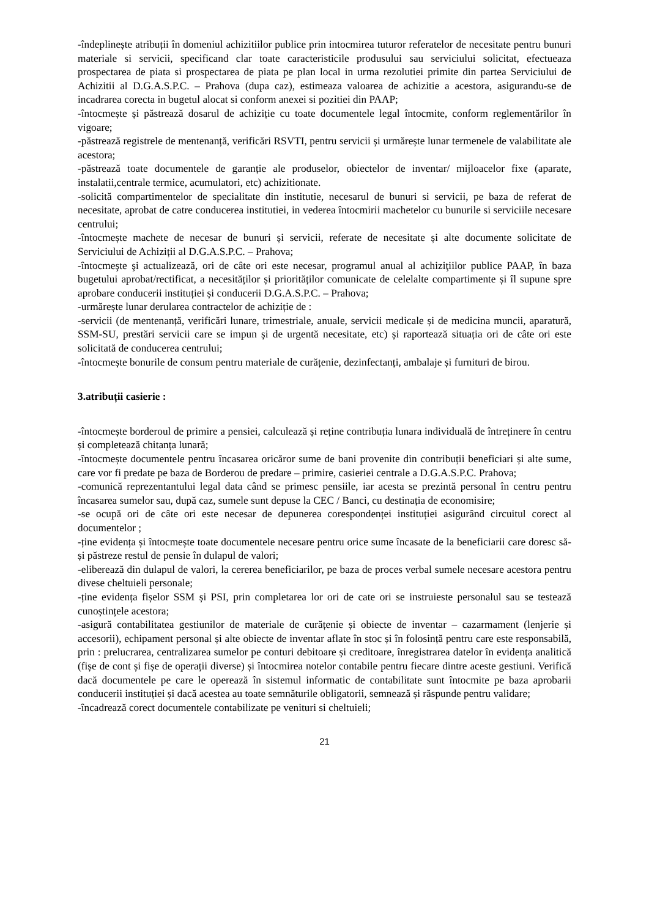-îndeplinește atribuții în domeniul achizitiilor publice prin intocmirea tuturor referatelor de necesitate pentru bunuri materiale si servicii, specificand clar toate caracteristicile produsului sau serviciului solicitat, efectueaza prospectarea de piata si prospectarea de piata pe plan local in urma rezolutiei primite din partea Serviciului de Achizitii al D.G.A.S.P.C. – Prahova (dupa caz), estimeaza valoarea de achizitie a acestora, asigurandu-se de incadrarea corecta in bugetul alocat si conform anexei si pozitiei din PAAP;
-întocmește și păstrează dosarul de achiziție cu toate documentele legal întocmite, conform reglementărilor în vigoare;
-păstrează registrele de mentenanță, verificări RSVTI, pentru servicii și urmărește lunar termenele de valabilitate ale acestora;
-păstrează toate documentele de garanție ale produselor, obiectelor de inventar/ mijloacelor fixe (aparate, instalatii,centrale termice, acumulatori, etc) achizitionate.
-solicită compartimentelor de specialitate din institutie, necesarul de bunuri si servicii, pe baza de referat de necesitate, aprobat de catre conducerea institutiei, in vederea întocmirii machetelor cu bunurile si serviciile necesare centrului;
-întocmește machete de necesar de bunuri și servicii, referate de necesitate și alte documente solicitate de Serviciului de Achiziții al D.G.A.S.P.C. – Prahova;
-întocmeşte şi actualizează, ori de câte ori este necesar, programul anual al achiziţiilor publice PAAP, în baza bugetului aprobat/rectificat, a necesităților și priorităților comunicate de celelalte compartimente și îl supune spre aprobare conducerii instituției și conducerii D.G.A.S.P.C. – Prahova;
-urmărește lunar derularea contractelor de achiziție de :
-servicii (de mentenanță, verificări lunare, trimestriale, anuale, servicii medicale și de medicina muncii, aparatură, SSM-SU, prestări servicii care se impun și de urgentă necesitate, etc) și raportează situația ori de câte ori este solicitată de conducerea centrului;
-întocmește bonurile de consum pentru materiale de curățenie, dezinfectanți, ambalaje și furnituri de birou.
3.atribuții casierie :
-întocmește borderoul de primire a pensiei, calculează și reține contribuția lunara individuală de întreținere în centru și completează chitanța lunară;
-întocmește documentele pentru încasarea oricăror sume de bani provenite din contribuții beneficiari și alte sume, care vor fi predate pe baza de Borderou de predare – primire, casieriei centrale a D.G.A.S.P.C. Prahova;
-comunică reprezentantului legal data când se primesc pensiile, iar acesta se prezintă personal în centru pentru încasarea sumelor sau, după caz, sumele sunt depuse la CEC / Banci, cu destinația de economisire;
-se ocupă ori de câte ori este necesar de depunerea corespondenței instituției asigurând circuitul corect al documentelor ;
-ține evidența și întocmește toate documentele necesare pentru orice sume încasate de la beneficiarii care doresc să-și păstreze restul de pensie în dulapul de valori;
-eliberează din dulapul de valori, la cererea beneficiarilor, pe baza de proces verbal sumele necesare acestora pentru divese cheltuieli personale;
-ține evidența fișelor SSM și PSI, prin completarea lor ori de cate ori se instruieste personalul sau se testează cunoștințele acestora;
-asigură contabilitatea gestiunilor de materiale de curățenie și obiecte de inventar – cazarmament (lenjerie și accesorii), echipament personal și alte obiecte de inventar aflate în stoc și în folosință pentru care este responsabilă, prin : prelucrarea, centralizarea sumelor pe conturi debitoare și creditoare, înregistrarea datelor în evidența analitică (fișe de cont și fișe de operații diverse) și întocmirea notelor contabile pentru fiecare dintre aceste gestiuni. Verifică dacă documentele pe care le operează în sistemul informatic de contabilitate sunt întocmite pe baza aprobarii conducerii instituției și dacă acestea au toate semnăturile obligatorii, semnează și răspunde pentru validare;
-încadrează corect documentele contabilizate pe venituri si cheltuieli;
21